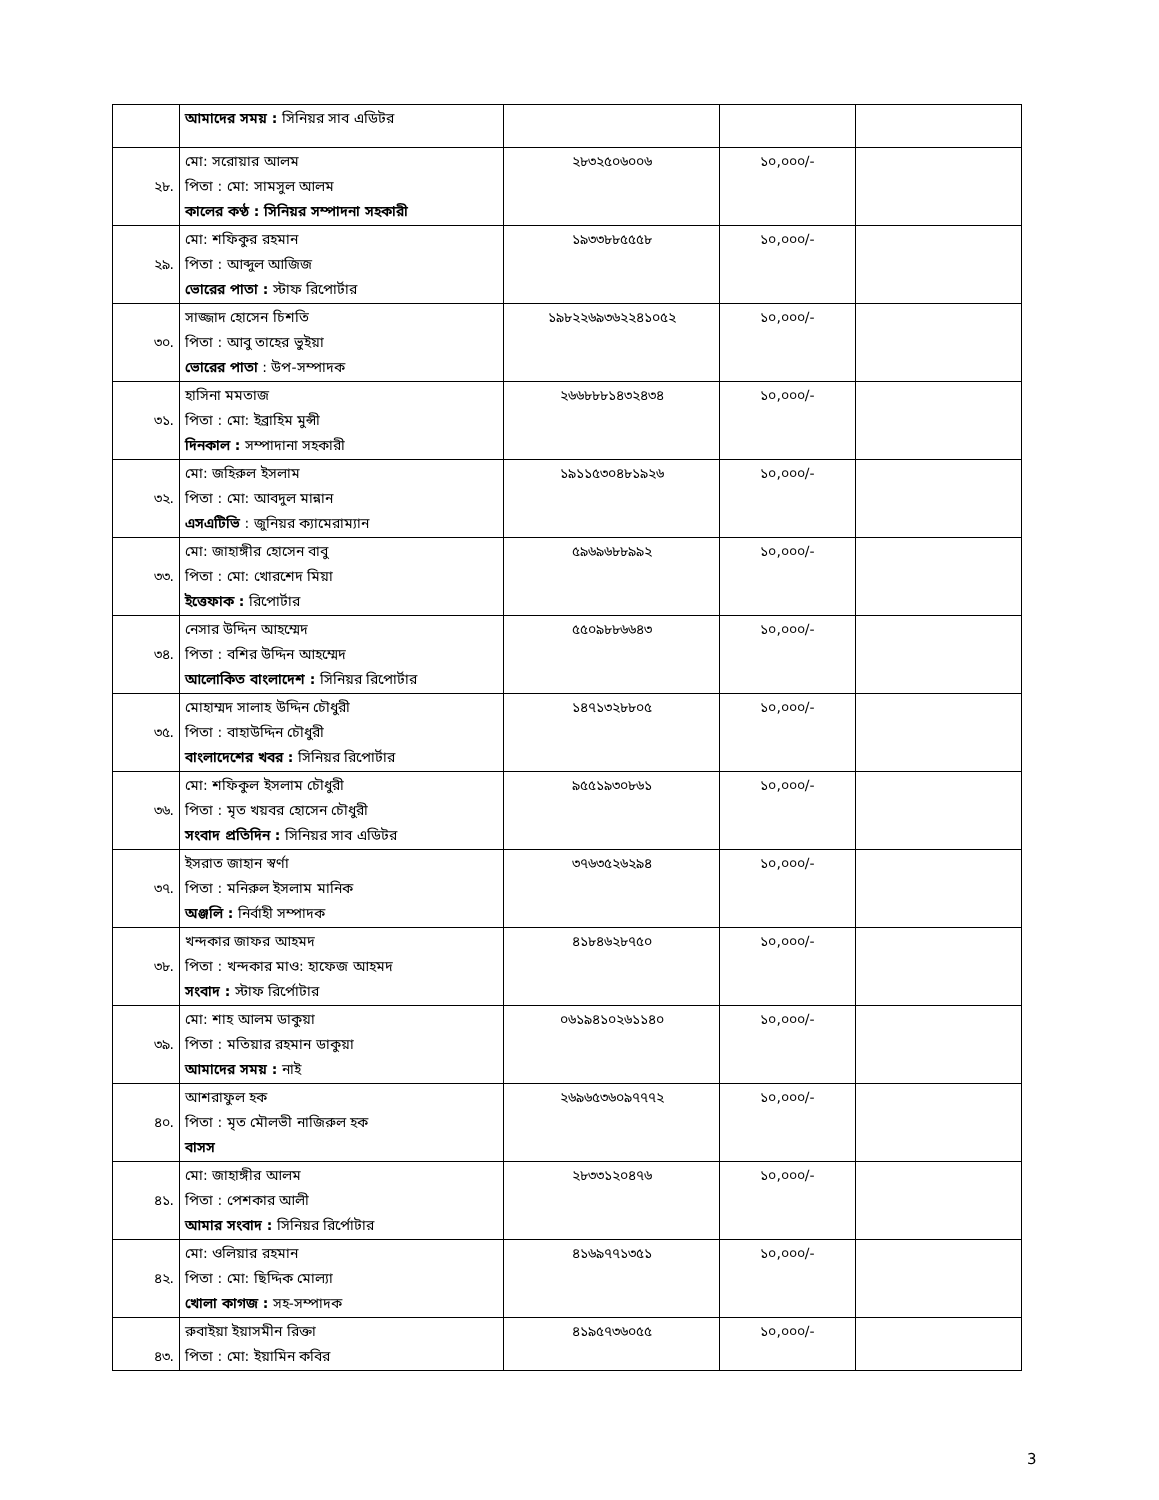| | আমাদের সময় : সিনিয়র সাব এডিটর | | | |
| ২৮. | মো: সরোয়ার আলম পিতা : মো: সামসুল আলম কালের কণ্ঠ : সিনিয়র সম্পাদনা সহকারী | ২৮৩২৫০৬০০৬ | ১০,০০০/- | |
| ২৯. | মো: শফিকুর রহমান পিতা : আব্দুল আজিজ ভোরের পাতা : স্টাফ রিপোর্টার | ১৯৩৩৮৮৫৫৫৮ | ১০,০০০/- | |
| ৩০. | সাজ্জাদ হোসেন চিশতি পিতা : আবু তাহের ভুইয়া ভোরের পাতা : উপ-সম্পাদক | ১৯৮২২৬৯৩৬২২৪১০৫২ | ১০,০০০/- | |
| ৩১. | হাসিনা মমতাজ পিতা : মো: ইব্রাহিম মুন্সী দিনকাল : সম্পাদানা সহকারী | ২৬৬৮৮৮১৪৩২৪৩৪ | ১০,০০০/- | |
| ৩২. | মো: জহিরুল ইসলাম পিতা : মো: আবদুল মান্নান এসএটিভি : জুনিয়র ক্যামেরাম্যান | ১৯১১৫৩০৪৮১৯২৬ | ১০,০০০/- | |
| ৩৩. | মো: জাহাঙ্গীর হোসেন বাবু পিতা : মো: খোরশেদ মিয়া ইত্তেফাক : রিপোর্টার | ৫৯৬৯৬৮৮৯৯২ | ১০,০০০/- | |
| ৩৪. | নেসার উদ্দিন আহম্মেদ পিতা : বশির উদ্দিন আহম্মেদ আলোকিত বাংলাদেশ : সিনিয়র রিপোর্টার | ৫৫০৯৮৮৬৬৪৩ | ১০,০০০/- | |
| ৩৫. | মোহাম্মদ সালাহ উদ্দিন চৌধুরী পিতা : বাহাউদ্দিন চৌধুরী বাংলাদেশের খবর : সিনিয়র রিপোর্টার | ১৪৭১৩২৮৮০৫ | ১০,০০০/- | |
| ৩৬. | মো: শফিকুল ইসলাম চৌধুরী পিতা : মৃত খয়বর হোসেন চৌধুরী সংবাদ প্রতিদিন : সিনিয়র সাব এডিটর | ৯৫৫১৯৩০৮৬১ | ১০,০০০/- | |
| ৩৭. | ইসরাত জাহান স্বর্ণা পিতা : মনিরুল ইসলাম মানিক অঞ্জলি : নির্বাহী সম্পাদক | ৩৭৬৩৫২৬২৯৪ | ১০,০০০/- | |
| ৩৮. | খন্দকার জাফর আহমদ পিতা : খন্দকার মাও: হাফেজ আহমদ সংবাদ : স্টাফ রির্পোটার | ৪১৮৪৬২৮৭৫০ | ১০,০০০/- | |
| ৩৯. | মো: শাহ আলম ডাকুয়া পিতা : মতিয়ার রহমান ডাকুয়া আমাদের সময় : নাই | ০৬১৯৪১০২৬১১৪০ | ১০,০০০/- | |
| ৪০. | আশরাফুল হক পিতা : মৃত মৌলভী নাজিরুল হক বাসস | ২৬৯৬৫৩৬০৯৭৭৭২ | ১০,০০০/- | |
| ৪১. | মো: জাহাঙ্গীর আলম পিতা : পেশকার আলী আমার সংবাদ : সিনিয়র রির্পোটার | ২৮৩৩১২০৪৭৬ | ১০,০০০/- | |
| ৪২. | মো: ওলিয়ার রহমান পিতা : মো: ছিদ্দিক মোল্যা খোলা কাগজ : সহ-সম্পাদক | ৪১৬৯৭৭১৩৫১ | ১০,০০০/- | |
| ৪৩. | রুবাইয়া ইয়াসমীন রিক্তা পিতা : মো: ইয়ামিন কবির | ৪১৯৫৭৩৬০৫৫ | ১০,০০০/- | |
3